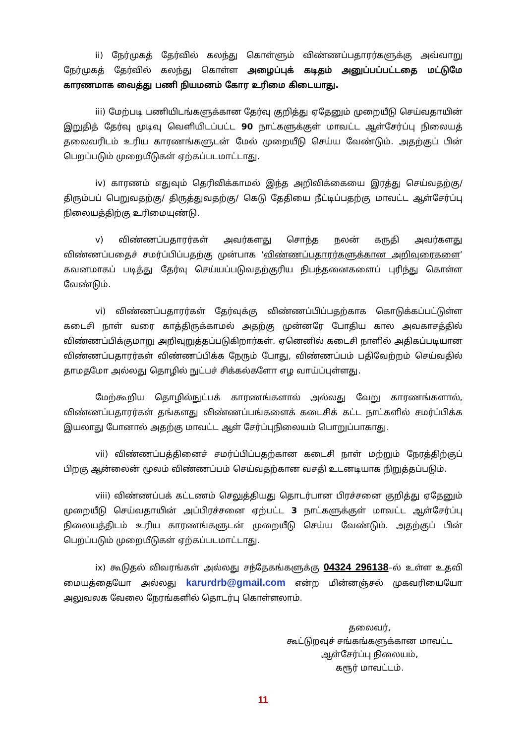ii) நேர்முகத் தேர்வில் கலந்து கொள்ளும் விண்ணப்பதாரர்களுக்கு அவ்வாறு நேர்முகத் தேர்வில் கலந்து கொள்ள அழைப்புக் கடிதம் அனுப்பப்பட்டதை மட்டுமே காரணமாக வைத்து பணி நியமனம் கோர உரிமை கிடையாது.
iii) மேற்படி பணியிடங்களுக்கான தேர்வு குறித்து ஏதேனும் முறையீடு செய்வதாயின் இறுதித் தேர்வு முடிவு வெளியிடப்பட்ட 90 நாட்களுக்குள் மாவட்ட ஆள்சேர்ப்பு நிலையத் தலைவரிடம் உரிய காரணங்களுடன் மேல் முறையீடு செய்ய வேண்டும். அதற்குப் பின் பெறப்படும் முறையீடுகள் ஏற்கப்படமாட்டாது.
iv) காரணம் எதுவும் தெரிவிக்காமல் இந்த அறிவிக்கையை இரத்து செய்வதற்கு/ திரும்பப் பெறுவதற்கு/ திருத்துவதற்கு/ கெடு தேதியை நீட்டிப்பதற்கு மாவட்ட ஆள்சேர்ப்பு நிலையத்திற்கு உரிமையுண்டு.
v) விண்ணப்பதாரர்கள் அவர்களது சொந்த நலன் கருதி அவர்களது விண்ணப்பதைச் சமர்ப்பிப்பதற்கு முன்பாக ‘விண்ணப்பதாரர்களுக்கான அறிவுரைகளை’ கவனமாகப் படித்து தேர்வு செய்யப்படுவதற்குரிய நிபந்தனைகளைப் புரிந்து கொள்ள வேண்டும்.
vi) விண்ணப்பதாரர்கள் தேர்வுக்கு விண்ணப்பிப்பதற்காக கொடுக்கப்பட்டுள்ள கடைசி நாள் வரை காத்திருக்காமல் அதற்கு முன்னரே போதிய கால அவகாசத்தில் விண்ணப்பிக்குமாறு அறிவுறுத்தப்படுகிறார்கள். ஏனெனில் கடைசி நாளில் அதிகப்படியான விண்ணப்பதாரர்கள் விண்ணப்பிக்க நேரும் போது, விண்ணப்பம் பதிவேற்றம் செய்வதில் தாமதமோ அல்லது தொழில் நுட்பச் சிக்கல்களோ எழ வாய்ப்புள்ளது.
மேற்கூறிய தொழில்நுட்பக் காரணங்களால் அல்லது வேறு காரணங்களால், விண்ணப்பதாரர்கள் தங்களது விண்ணப்பங்களைக் கடைசிக் கட்ட நாட்களில் சமர்ப்பிக்க இயலாது போனால் அதற்கு மாவட்ட ஆள் சேர்ப்புநிலையம் பொறுப்பாகாது.
vii) விண்ணப்பத்தினைச் சமர்ப்பிப்பதற்கான கடைசி நாள் மற்றும் நேரத்திற்குப் பிறகு ஆன்லைன் மூலம் விண்ணப்பம் செய்வதற்கான வசதி உடனடியாக நிறுத்தப்படும்.
viii) விண்ணப்பக் கட்டணம் செலுத்தியது தொடர்பான பிரச்சனை குறித்து ஏதேனும் முறையீடு செய்வதாயின் அப்பிரச்சனை ஏற்பட்ட 3 நாட்களுக்குள் மாவட்ட ஆள்சேர்ப்பு நிலையத்திடம் உரிய காரணங்களுடன் முறையீடு செய்ய வேண்டும். அதற்குப் பின் பெறப்படும் முறையீடுகள் ஏற்கப்படமாட்டாது.
ix) கூடுதல் விவரங்கள் அல்லது சந்தேகங்களுக்கு 04324 296138–ல் உள்ள உதவி மையத்தையோ அல்லது karurdrb@gmail.com என்ற மின்னஞ்சல் முகவரியையோ அலுவலக வேலை நேரங்களில் தொடர்பு கொள்ளலாம்.
தலைவர்,
கூட்டுறவுச் சங்கங்களுக்கான மாவட்ட
ஆள்சேர்ப்பு நிலையம்,
கரூர் மாவட்டம்.
11